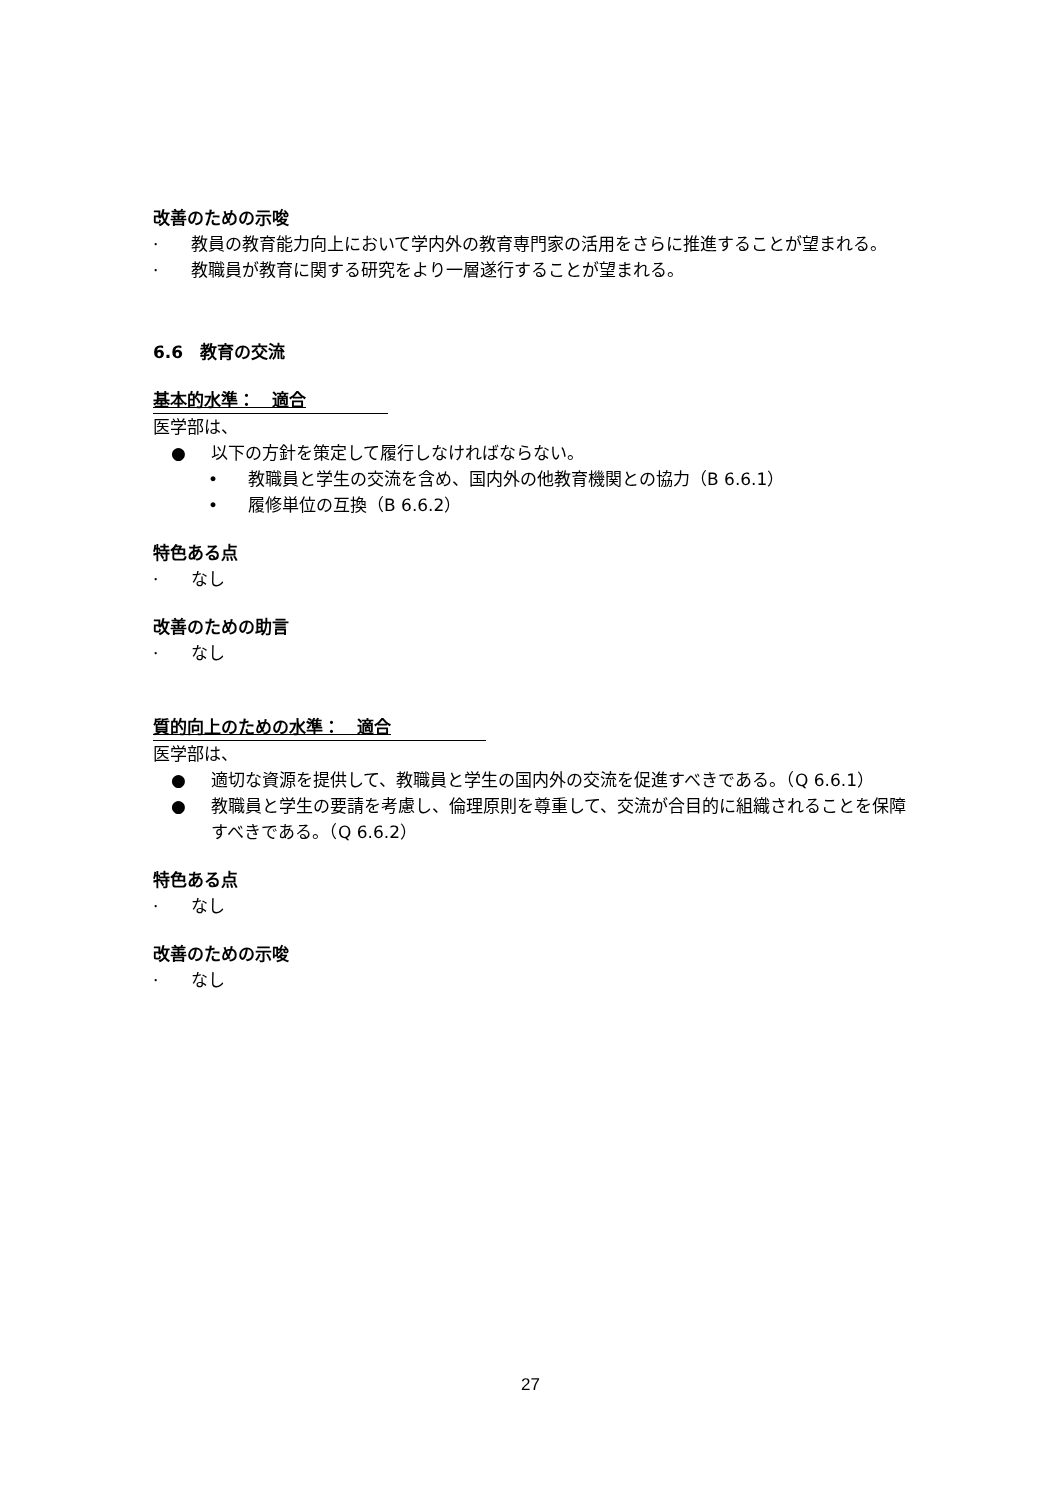改善のための示唆
· 教員の教育能力向上において学内外の教育専門家の活用をさらに推進することが望まれる。
· 教職員が教育に関する研究をより一層遂行することが望まれる。
6.6　教育の交流
基本的水準：　適合
医学部は、
● 以下の方針を策定して履行しなければならない。
• 教職員と学生の交流を含め、国内外の他教育機関との協力（B 6.6.1）
• 履修単位の互換（B 6.6.2）
特色ある点
· なし
改善のための助言
· なし
質的向上のための水準：　適合
医学部は、
● 適切な資源を提供して、教職員と学生の国内外の交流を促進すべきである。（Q 6.6.1）
● 教職員と学生の要請を考慮し、倫理原則を尊重して、交流が合目的に組織されることを保障すべきである。（Q 6.6.2）
特色ある点
· なし
改善のための示唆
· なし
27